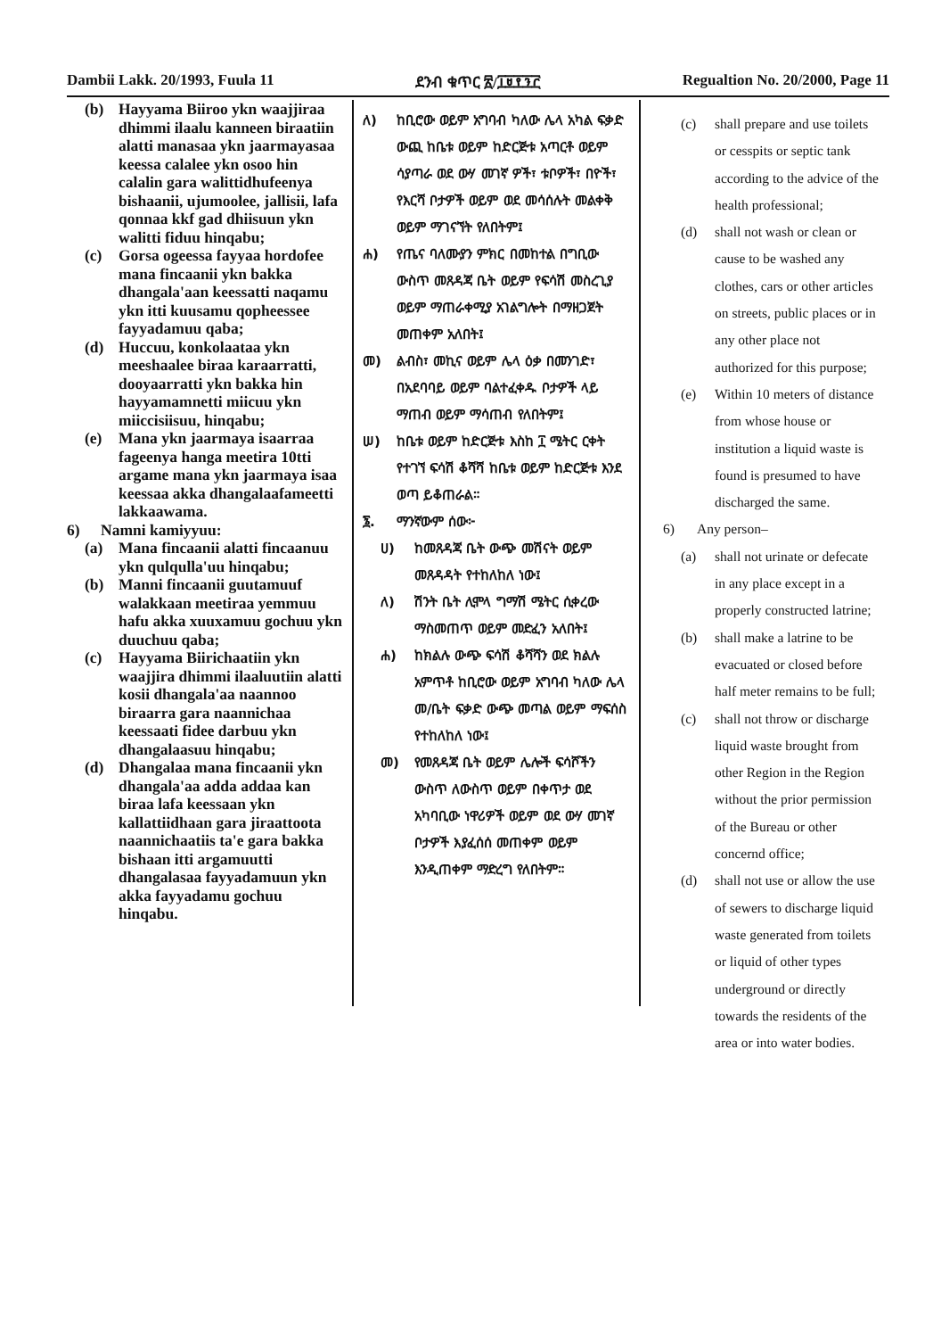Dambii Lakk. 20/1993, Fuula 11 ደንብ ቁጥር ፳/፲፱፻፺፫ Regualtion No. 20/2000, Page 11
(b) Hayyama Biiroo ykn waajjiraa dhimmi ilaalu kanneen biraatiin alatti manasaa ykn jaarmayasaa keessa calalee ykn osoo hin calalin gara walittidhufeenya bishaanii, ujumoolee, jallisii, lafa qonnaa kkf gad dhiisuun ykn walitti fiduu hinqabu;
(c) Gorsa ogeessa fayyaa hordofee mana fincaanii ykn bakka dhangala'aan keessatti naqamu ykn itti kuusamu qopheessee fayyadamuu qaba;
(d) Huccuu, konkolaataa ykn meeshaalee biraa karaarratti, dooyaarratti ykn bakka hin hayyamamnetti miicuu ykn miiccisiisuu, hinqabu;
(e) Mana ykn jaarmaya isaarraa fageenya hanga meetira 10tti argame mana ykn jaarmaya isaa keessaa akka dhangalaafameetti lakkaawama.
6) Namni kamiyyuu:
(a) Mana fincaanii alatti fincaanuu ykn qulqulla'uu hinqabu;
(b) Manni fincaanii guutamuuf walakkaan meetiraa yemmuu hafu akka xuuxamuu gochuu ykn duuchuu qaba;
(c) Hayyama Biirichaatiin ykn waajjira dhimmi ilaaluutiin alatti kosii dhangala'aa naannoo biraarra gara naannichaa keessaati fidee darbuu ykn dhangalaasuu hinqabu;
(d) Dhangalaa mana fincaanii ykn dhangala'aa adda addaa kan biraa lafa keessaan ykn kallattiidhaan gara jiraattoota naannichaatiis ta'e gara bakka bishaan itti argamuutti dhangalasaa fayyadamuun ykn akka fayyadamu gochuu hinqabu.
ለ) ከቢሮው ወይም አግባብ ካለው ሌላ አካል ፍቃድ ውጪ ከቤቱ ወይም ከድርጅቱ አጣርቶ ወይም ሳያጣራ ወደ ውሃ መገኛ ዎች፣ ቱቦዎች፣ በዮች፣ የእርሻ ቦታዎች ወይም ወደ መሳሰሉት መልቀቅ ወይም ማገናኘት የለበትም፤
ሐ) የጤና ባለሙያን ምክር በመከተል በግቢው ውስጥ መጸዳጃ ቤት ወይም የፍሳሽ መስረጊያ ወይም ማጠራቀሚያ አገልግሎት በማዘጋጀት መጠቀም አለበት፤
መ) ልብስ፣ መኪና ወይም ሌላ ዕቃ በመንገድ፣ በአደባባይ ወይም ባልተፈቀዱ ቦታዎች ላይ ማጠብ ወይም ማሳጠብ የለበትም፤
ሠ) ከቤቱ ወይም ከድርጅቱ እስከ ፲ ሜትር ርቀት የተገኘ ፍሳሽ ቆሻሻ ከቤቱ ወይም ከድርጅቱ እንደ ወጣ ይቆጠራል።
፮. ማንኛውም ሰው፦
ሀ) ከመጸዳጃ ቤት ውጭ መሽናት ወይም መጸዳዳት የተከለከለ ነው፤
ለ) ሽንት ቤት ሊሞላ ግማሽ ሜትር ሲቀረው ማስመጠጥ ወይም መድፈን አለበት፤
ሐ) ከክልሉ ውጭ ፍሳሽ ቆሻሻን ወደ ክልሉ አምጥቶ ከቢሮው ወይም አግባብ ካለው ሌላ መ/ቤት ፍቃድ ውጭ መጣል ወይም ማፍሰስ የተከለከለ ነው፤
መ) የመጸዳጃ ቤት ወይም ሌሎች ፍሳሾችን ውስጥ ለውስጥ ወይም በቀጥታ ወደ አካባቢው ነዋሪዎች ወይም ወደ ውሃ መገኛ ቦታዎች እያፈሰሰ መጠቀም ወይም እንዲጠቀም ማድረግ የለበትም።
(c) shall prepare and use toilets or cesspits or septic tank according to the advice of the health professional;
(d) shall not wash or clean or cause to be washed any clothes, cars or other articles on streets, public places or in any other place not authorized for this purpose;
(e) Within 10 meters of distance from whose house or institution a liquid waste is found is presumed to have discharged the same.
6) Any person–
(a) shall not urinate or defecate in any place except in a properly constructed latrine;
(b) shall make a latrine to be evacuated or closed before half meter remains to be full;
(c) shall not throw or discharge liquid waste brought from other Region in the Region without the prior permission of the Bureau or other concernd office;
(d) shall not use or allow the use of sewers to discharge liquid waste generated from toilets or liquid of other types underground or directly towards the residents of the area or into water bodies.